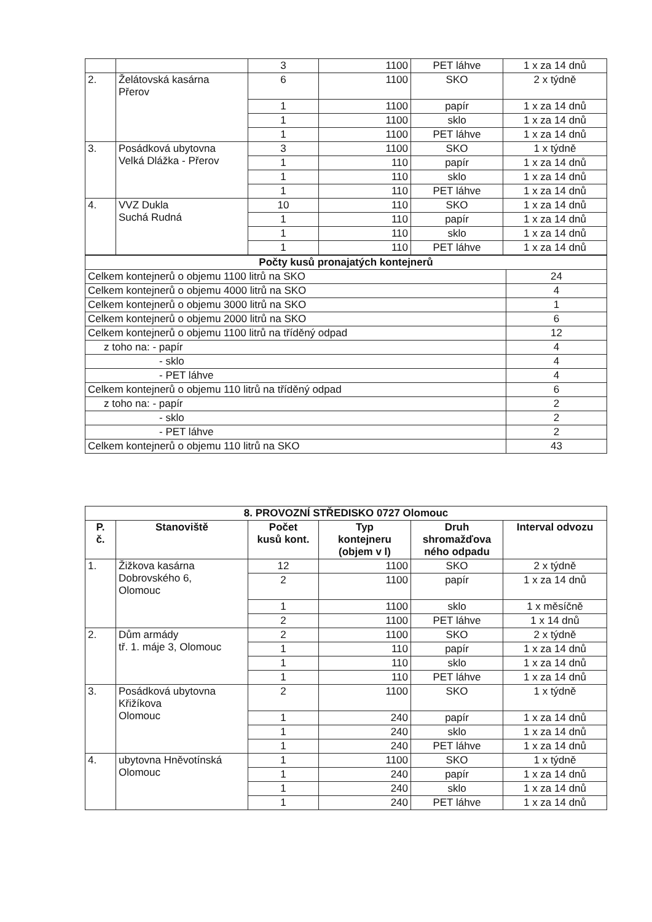| | | 3 | 1100 | PET láhve | 1 x za 14 dnů |
| 2. | Želátovská kasárna Přerov | 6 | 1100 | SKO | 2 x týdně |
| | | 1 | 1100 | papír | 1 x za 14 dnů |
| | | 1 | 1100 | sklo | 1 x za 14 dnů |
| | | 1 | 1100 | PET láhve | 1 x za 14 dnů |
| 3. | Posádková ubytovna Velká Dlážka - Přerov | 3 | 1100 | SKO | 1 x týdně |
| | | 1 | 110 | papír | 1 x za 14 dnů |
| | | 1 | 110 | sklo | 1 x za 14 dnů |
| | | 1 | 110 | PET láhve | 1 x za 14 dnů |
| 4. | VVZ Dukla Suchá Rudná | 10 | 110 | SKO | 1 x za 14 dnů |
| | | 1 | 110 | papír | 1 x za 14 dnů |
| | | 1 | 110 | sklo | 1 x za 14 dnů |
| | | 1 | 110 | PET láhve | 1 x za 14 dnů |
| Počty kusů pronajatých kontejnerů | |
| --- | --- |
| Celkem kontejnerů o objemu 1100 litrů na SKO | 24 |
| Celkem kontejnerů o objemu 4000 litrů na SKO | 4 |
| Celkem kontejnerů o objemu 3000 litrů na SKO | 1 |
| Celkem kontejnerů o objemu 2000 litrů na SKO | 6 |
| Celkem kontejnerů o objemu 1100 litrů na tříděný odpad | 12 |
| z toho na: - papír | 4 |
| - sklo | 4 |
| - PET láhve | 4 |
| Celkem kontejnerů o objemu 110 litrů na tříděný odpad | 6 |
| z toho na: - papír | 2 |
| - sklo | 2 |
| - PET láhve | 2 |
| Celkem kontejnerů o objemu 110 litrů na SKO | 43 |
| 8. PROVOZNÍ STŘEDISKO 0727 Olomouc | | | | | |
| --- | --- | --- | --- | --- | --- |
| P. č. | Stanoviště | Počet kusů kont. | Typ kontejneru (objem v l) | Druh shromažďova ného odpadu | Interval odvozu |
| 1. | Žižkova kasárna Dobrovského 6, Olomouc | 12 | 1100 | SKO | 2 x týdně |
| | | 2 | 1100 | papír | 1 x za 14 dnů |
| | | 1 | 1100 | sklo | 1 x měsíčně |
| | | 2 | 1100 | PET láhve | 1 x 14 dnů |
| 2. | Dům armády tř. 1. máje 3, Olomouc | 2 | 1100 | SKO | 2 x týdně |
| | | 1 | 110 | papír | 1 x za 14 dnů |
| | | 1 | 110 | sklo | 1 x za 14 dnů |
| | | 1 | 110 | PET láhve | 1 x za 14 dnů |
| 3. | Posádková ubytovna Křižíkova Olomouc | 2 | 1100 | SKO | 1 x týdně |
| | | 1 | 240 | papír | 1 x za 14 dnů |
| | | 1 | 240 | sklo | 1 x za 14 dnů |
| | | 1 | 240 | PET láhve | 1 x za 14 dnů |
| 4. | ubytovna Hněvotínská Olomouc | 1 | 1100 | SKO | 1 x týdně |
| | | 1 | 240 | papír | 1 x za 14 dnů |
| | | 1 | 240 | sklo | 1 x za 14 dnů |
| | | 1 | 240 | PET láhve | 1 x za 14 dnů |